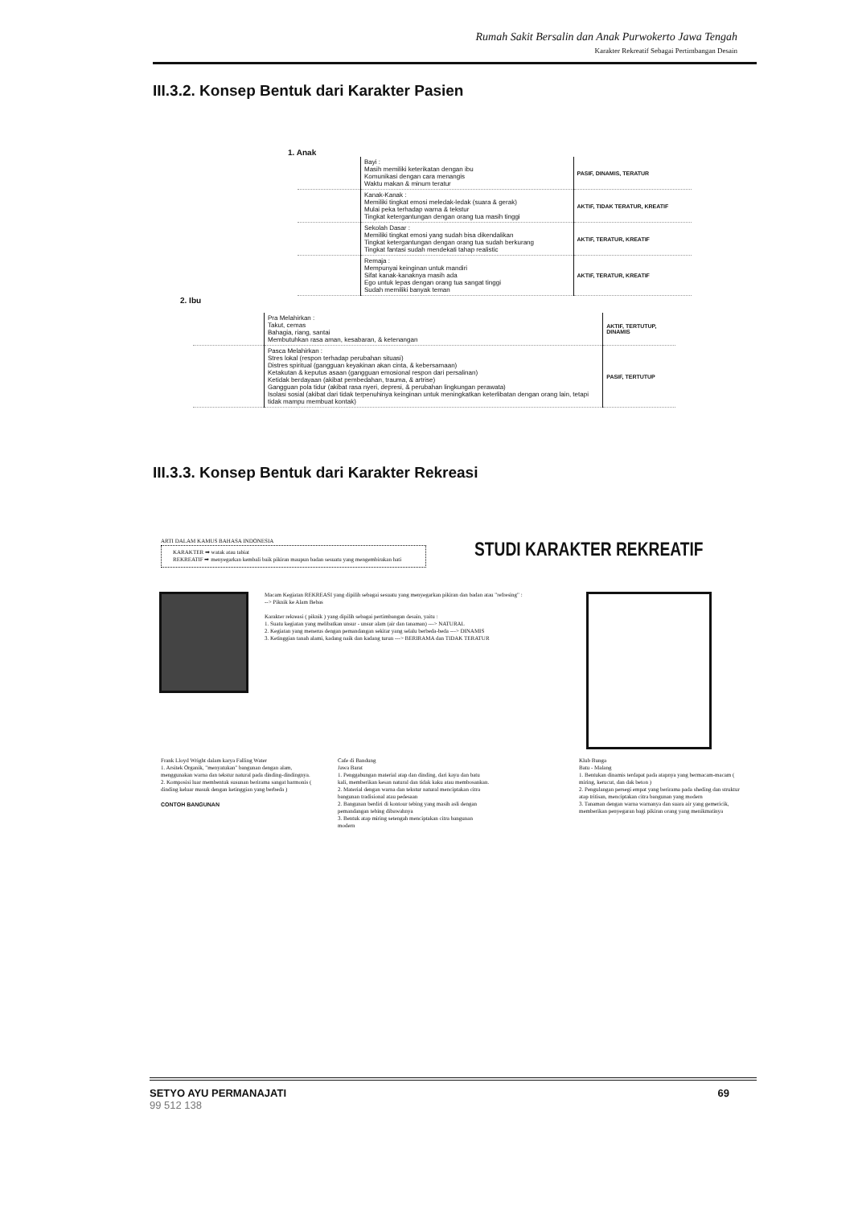Rumah Sakit Bersalin dan Anak Purwokerto Jawa Tengah
Karakter Rekreatif Sebagai Pertimbangan Desain
III.3.2. Konsep Bentuk dari Karakter Pasien
1. Anak
| | Bayi : Masih memiliki keterikatan dengan ibu Komunikasi dengan cara menangis Waktu makan & minum teratur | PASIF, DINAMIS, TERATUR |
| | Kanak-Kanak : Memiliki tingkat emosi meledak-ledak (suara & gerak) Mulai peka terhadap warna & tekstur Tingkat ketergantungan dengan orang tua masih tinggi | AKTIF, TIDAK TERATUR, KREATIF |
| | Sekolah Dasar : Memiliki tingkat emosi yang sudah bisa dikendalikan Tingkat ketergantungan dengan orang tua sudah berkurang Tingkat fantasi sudah mendekati tahap realistic | AKTIF, TERATUR, KREATIF |
| | Remaja : Mempunyai keinginan untuk mandiri Sifat kanak-kanaknya masih ada Ego untuk lepas dengan orang tua sangat tinggi Sudah memiliki banyak teman | AKTIF, TERATUR, KREATIF |
2. Ibu
| | Pra Melahirkan : Takut, cemas Bahagia, riang, santai Membutuhkan rasa aman, kesabaran, & ketenangan | AKTIF, TERTUTUP, DINAMIS |
| | Pasca Melahirkan : Stres lokal (respon terhadap perubahan situasi) Distres spiritual (gangguan keyakinan akan cinta, & kebersamaan) Ketakutan & keputus asaan (gangguan emosional respon dari persalinan) Ketidak berdayaan (akibat pembedahan, trauma, & artrise) Gangguan pola tidur (akibat rasa nyeri, depresi, & perubahan lingkungan perawata) Isolasi sosial (akibat dari tidak terpenuhinya keinginan untuk meningkatkan keterlibatan dengan orang lain, tetapi tidak mampu membuat kontak) | PASIF, TERTUTUP |
III.3.3. Konsep Bentuk dari Karakter Rekreasi
ARTI DALAM KAMUS BAHASA INDONESIA
KARAKTER ➡ watak atau tabiat
REKREATIF ➡ menyegarkan kembali baik pikiran maupun badan sesuatu yang mengembirakan hati
STUDI KARAKTER REKREATIF
Macam Kegiatan REKREASI yang dipilih sebagai sesuatu yang menyegarkan pikiran dan badan atau "refresing" :
--> Piknik ke Alam Bebas
Karakter rekreasi ( piknik ) yang dipilih sebagai pertimbangan desain, yaitu :
1. Suatu kegiatan yang melibatkan unsur - unsur alam (air dan tanaman) ---> NATURAL
2. Kegiatan yang menerus dengan pemandangan sekitar yang selalu berbeda-beda ---> DINAMIS
3. Ketinggian tanah alami, kadang naik dan kadang turun ---> BERIRAMA dan TIDAK TERATUR
Frank Lloyd Wright dalam karya Falling Water
1. Arsitek Organik, "menyatukan" bangunan dengan alam, menggunakan warna dan tekstur natural pada dinding-dindingnya.
2. Komposisi luar membentuk susunan berirama sangat harmonis ( dinding keluar masuk dengan ketinggian yang berbeda )
CONTOH BANGUNAN
Cafe di Bandung
Jawa Barat
1. Penggabungan material atap dan dinding, dari kayu dan batu kali, memberikan kesan natural dan tidak kaku atau membosankan.
2. Material dengan warna dan tekstur natural menciptakan citra bangunan tradisional atau pedesaan
2. Bangunan berdiri di kontour tebing yang masih asli dengan pemandangan tebing dibawahnya
3. Bentuk atap miring setengah menciptakan citra bangunan modern
Klub Bunga
Batu - Malang
1. Bentukan dinamis terdapat pada atapnya yang bermacam-macam ( miring, kerucut, dan dak beton )
2. Pengulangan persegi empat yang berirama pada sheding dan struktur atap tritisan, menciptakan citra bangunan yang modern
3. Tanaman dengan warna warnanya dan suara air yang gemericik, memberikan penyegaran bagi pikiran orang yang menikmatinya
SETYO AYU PERMANAJATI
99 512 138
69